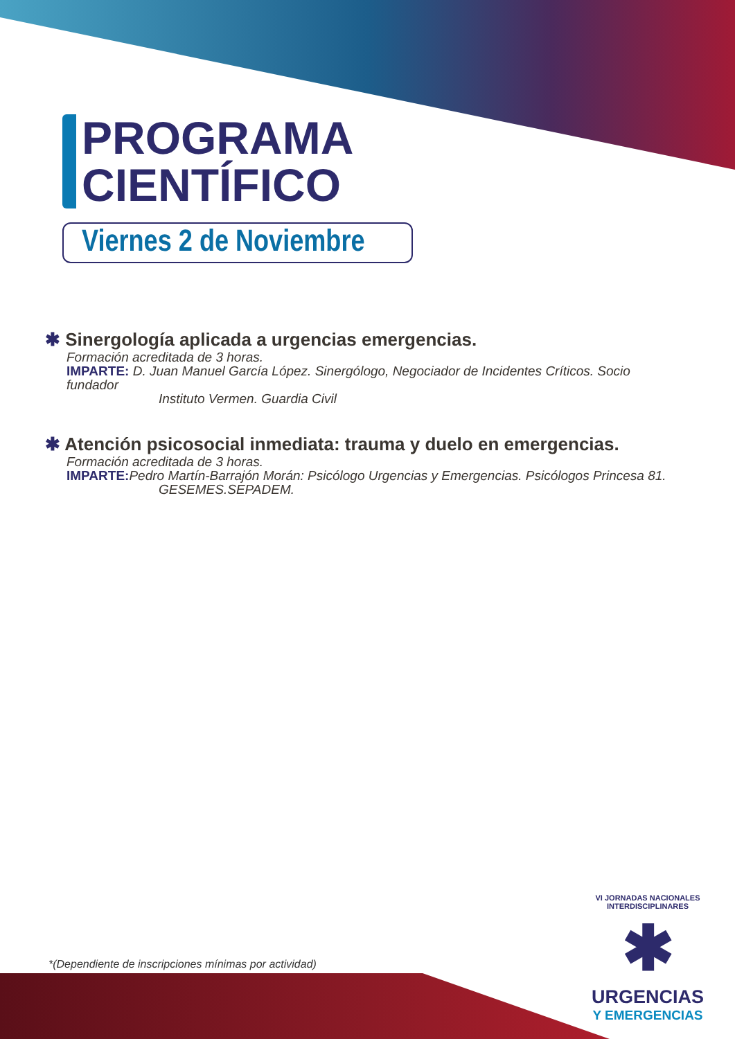PROGRAMA
CIENTÍFICO
Viernes 2 de Noviembre
✱ Sinergología aplicada a urgencias emergencias.
Formación acreditada de 3 horas.
IMPARTE: D. Juan Manuel García López. Sinergólogo, Negociador de Incidentes Críticos. Socio fundador
Instituto Vermen. Guardia Civil
✱ Atención psicosocial inmediata: trauma y duelo en emergencias.
Formación acreditada de 3 horas.
IMPARTE: Pedro Martín-Barrajón Morán: Psicólogo Urgencias y Emergencias. Psicólogos Princesa 81.
GESEMES.SEPADEM.
*(Dependiente de inscripciones mínimas por actividad)
VI JORNADAS NACIONALES INTERDISCIPLINARES
✱
URGENCIAS
Y EMERGENCIAS